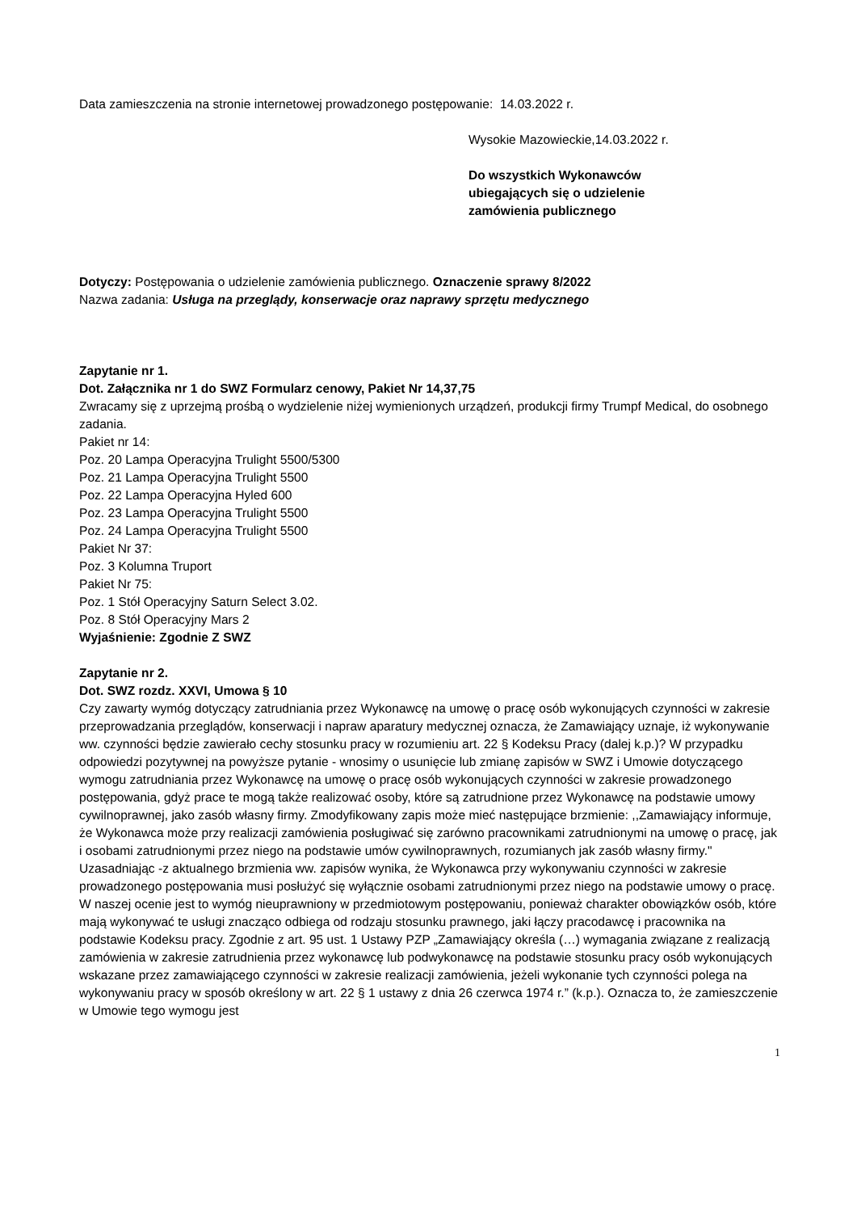Data zamieszczenia na stronie internetowej prowadzonego postępowanie: 14.03.2022 r.
Wysokie Mazowieckie,14.03.2022 r.
Do wszystkich Wykonawców
ubiegających się o udzielenie
zamówienia publicznego
Dotyczy: Postępowania o udzielenie zamówienia publicznego. Oznaczenie sprawy 8/2022
Nazwa zadania: Usługa na przeglądy, konserwacje oraz naprawy sprzętu medycznego
Zapytanie nr 1.
Dot. Załącznika nr 1 do SWZ Formularz cenowy, Pakiet Nr 14,37,75
Zwracamy się z uprzejmą prośbą o wydzielenie niżej wymienionych urządzeń, produkcji firmy Trumpf Medical, do osobnego zadania.
Pakiet nr 14:
Poz. 20 Lampa Operacyjna Trulight 5500/5300
Poz. 21 Lampa Operacyjna Trulight 5500
Poz. 22 Lampa Operacyjna Hyled 600
Poz. 23 Lampa Operacyjna Trulight 5500
Poz. 24 Lampa Operacyjna Trulight 5500
Pakiet Nr 37:
Poz. 3 Kolumna Truport
Pakiet Nr 75:
Poz. 1 Stół Operacyjny Saturn Select 3.02.
Poz. 8 Stół Operacyjny Mars 2
Wyjaśnienie: Zgodnie Z SWZ
Zapytanie nr 2.
Dot. SWZ rozdz. XXVI, Umowa § 10
Czy zawarty wymóg dotyczący zatrudniania przez Wykonawcę na umowę o pracę osób wykonujących czynności w zakresie przeprowadzania przeglądów, konserwacji i napraw aparatury medycznej oznacza, że Zamawiający uznaje, iż wykonywanie ww. czynności będzie zawierało cechy stosunku pracy w rozumieniu art. 22 § Kodeksu Pracy (dalej k.p.)? W przypadku odpowiedzi pozytywnej na powyższe pytanie - wnosimy o usunięcie lub zmianę zapisów w SWZ i Umowie dotyczącego wymogu zatrudniania przez Wykonawcę na umowę o pracę osób wykonujących czynności w zakresie prowadzonego postępowania, gdyż prace te mogą także realizować osoby, które są zatrudnione przez Wykonawcę na podstawie umowy cywilnoprawnej, jako zasób własny firmy. Zmodyfikowany zapis może mieć następujące brzmienie: ,,Zamawiający informuje, że Wykonawca może przy realizacji zamówienia posługiwać się zarówno pracownikami zatrudnionymi na umowę o pracę, jak i osobami zatrudnionymi przez niego na podstawie umów cywilnoprawnych, rozumianych jak zasób własny firmy." Uzasadniając -z aktualnego brzmienia ww. zapisów wynika, że Wykonawca przy wykonywaniu czynności w zakresie prowadzonego postępowania musi posłużyć się wyłącznie osobami zatrudnionymi przez niego na podstawie umowy o pracę. W naszej ocenie jest to wymóg nieuprawniony w przedmiotowym postępowaniu, ponieważ charakter obowiązków osób, które mają wykonywać te usługi znacząco odbiega od rodzaju stosunku prawnego, jaki łączy pracodawcę i pracownika na podstawie Kodeksu pracy. Zgodnie z art. 95 ust. 1 Ustawy PZP „Zamawiający określa (…) wymagania związane z realizacją zamówienia w zakresie zatrudnienia przez wykonawcę lub podwykonawcę na podstawie stosunku pracy osób wykonujących wskazane przez zamawiającego czynności w zakresie realizacji zamówienia, jeżeli wykonanie tych czynności polega na wykonywaniu pracy w sposób określony w art. 22 § 1 ustawy z dnia 26 czerwca 1974 r.” (k.p.). Oznacza to, że zamieszczenie w Umowie tego wymogu jest
1